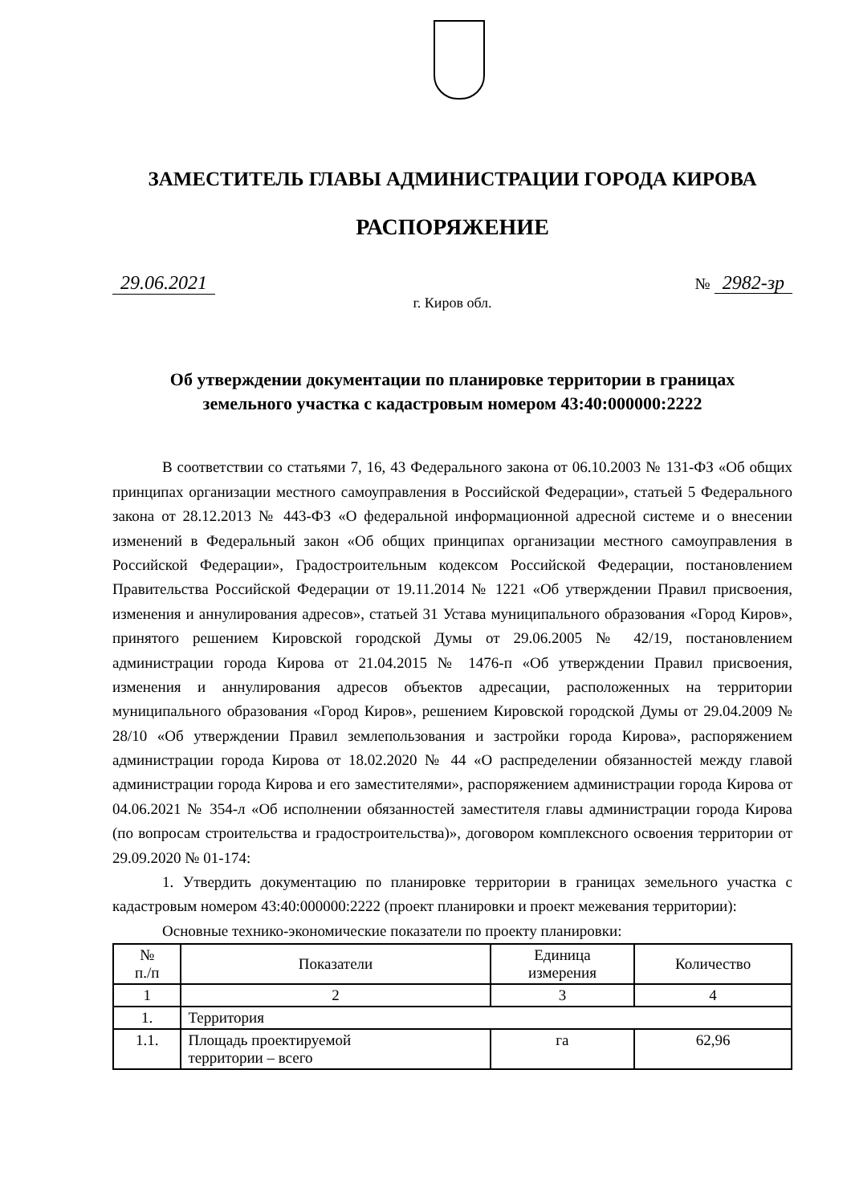ЗАМЕСТИТЕЛЬ ГЛАВЫ АДМИНИСТРАЦИИ ГОРОДА КИРОВА
РАСПОРЯЖЕНИЕ
29.06.2021 № 2982-зр
г. Киров обл.
Об утверждении документации по планировке территории в границах
земельного участка с кадастровым номером 43:40:000000:2222
В соответствии со статьями 7, 16, 43 Федерального закона от 06.10.2003 № 131-ФЗ «Об общих принципах организации местного самоуправления в Российской Федерации», статьей 5 Федерального закона от 28.12.2013 № 443-ФЗ «О федеральной информационной адресной системе и о внесении изменений в Федеральный закон «Об общих принципах организации местного самоуправления в Российской Федерации», Градостроительным кодексом Российской Федерации, постановлением Правительства Российской Федерации от 19.11.2014 № 1221 «Об утверждении Правил присвоения, изменения и аннулирования адресов», статьей 31 Устава муниципального образования «Город Киров», принятого решением Кировской городской Думы от 29.06.2005 № 42/19, постановлением администрации города Кирова от 21.04.2015 № 1476-п «Об утверждении Правил присвоения, изменения и аннулирования адресов объектов адресации, расположенных на территории муниципального образования «Город Киров», решением Кировской городской Думы от 29.04.2009 № 28/10 «Об утверждении Правил землепользования и застройки города Кирова», распоряжением администрации города Кирова от 18.02.2020 № 44 «О распределении обязанностей между главой администрации города Кирова и его заместителями», распоряжением администрации города Кирова от 04.06.2021 № 354-л «Об исполнении обязанностей заместителя главы администрации города Кирова (по вопросам строительства и градостроительства)», договором комплексного освоения территории от 29.09.2020 № 01-174:
1. Утвердить документацию по планировке территории в границах земельного участка с кадастровым номером 43:40:000000:2222 (проект планировки и проект межевания территории):
Основные технико-экономические показатели по проекту планировки:
| № п./п | Показатели | Единица измерения | Количество |
| --- | --- | --- | --- |
| 1 | 2 | 3 | 4 |
| 1. | Территория | | |
| 1.1. | Площадь проектируемой территории – всего | га | 62,96 |